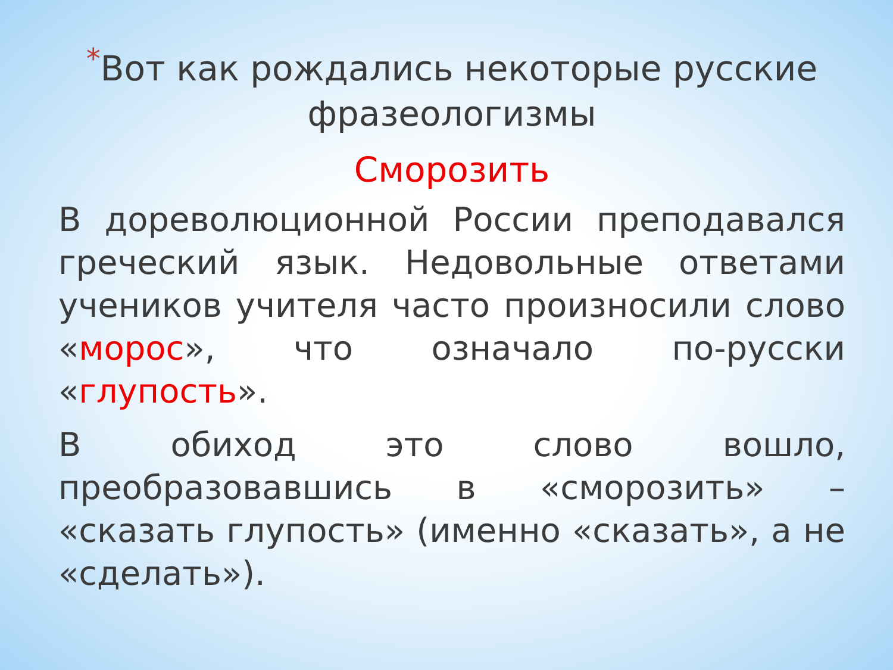*Вот как рождались некоторые русские фразеологизмы
Сморозить
В дореволюционной России преподавался греческий язык. Недовольные ответами учеников учителя часто произносили слово «морос», что означало по-русски «глупость».
В обиход это слово вошло, преобразовавшись в «сморозить» – «сказать глупость» (именно «сказать», а не «сделать»).